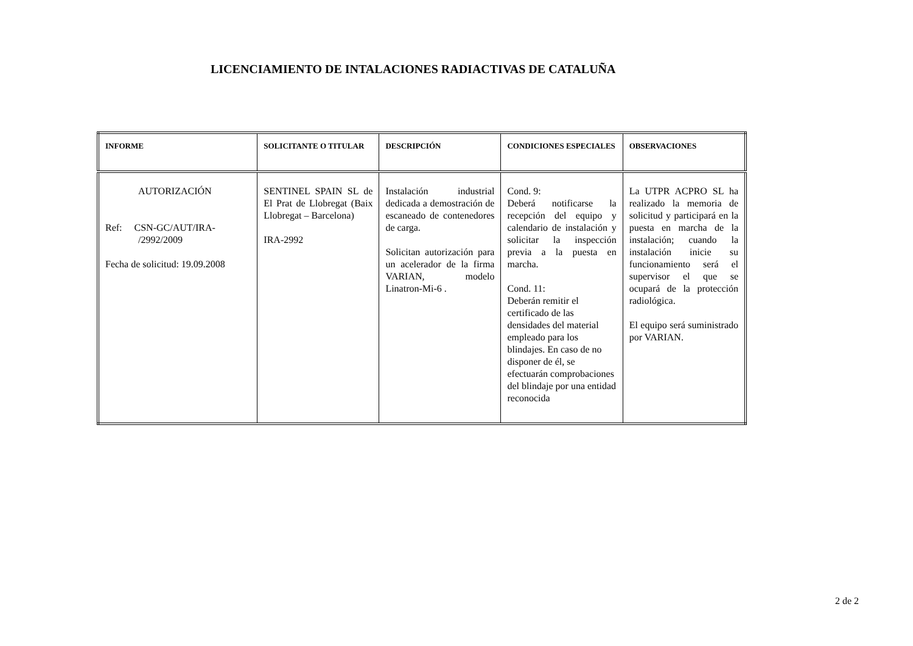LICENCIAMIENTO DE INTALACIONES RADIACTIVAS DE CATALUÑA
| INFORME | SOLICITANTE O TITULAR | DESCRIPCIÓN | CONDICIONES ESPECIALES | OBSERVACIONES |
| --- | --- | --- | --- | --- |
| AUTORIZACIÓN Ref: CSN-GC/AUT/IRA- /2992/2009 Fecha de solicitud: 19.09.2008 | SENTINEL SPAIN SL de El Prat de Llobregat (Baix Llobregat – Barcelona) IRA-2992 | Instalación industrial dedicada a demostración de escaneado de contenedores de carga. Solicitan autorización para un acelerador de la firma VARIAN, modelo Linatron-Mi-6 . | Cond. 9: Deberá notificarse la recepción del equipo y calendario de instalación y solicitar la inspección previa a la puesta en marcha. Cond. 11: Deberán remitir el certificado de las densidades del material empleado para los blindajes. En caso de no disponer de él, se efectuarán comprobaciones del blindaje por una entidad reconocida | La UTPR ACPRO SL ha realizado la memoria de solicitud y participará en la puesta en marcha de la instalación; cuando la instalación inicie su funcionamiento será el supervisor el que se ocupará de la protección radiológica. El equipo será suministrado por VARIAN. |
2 de 2